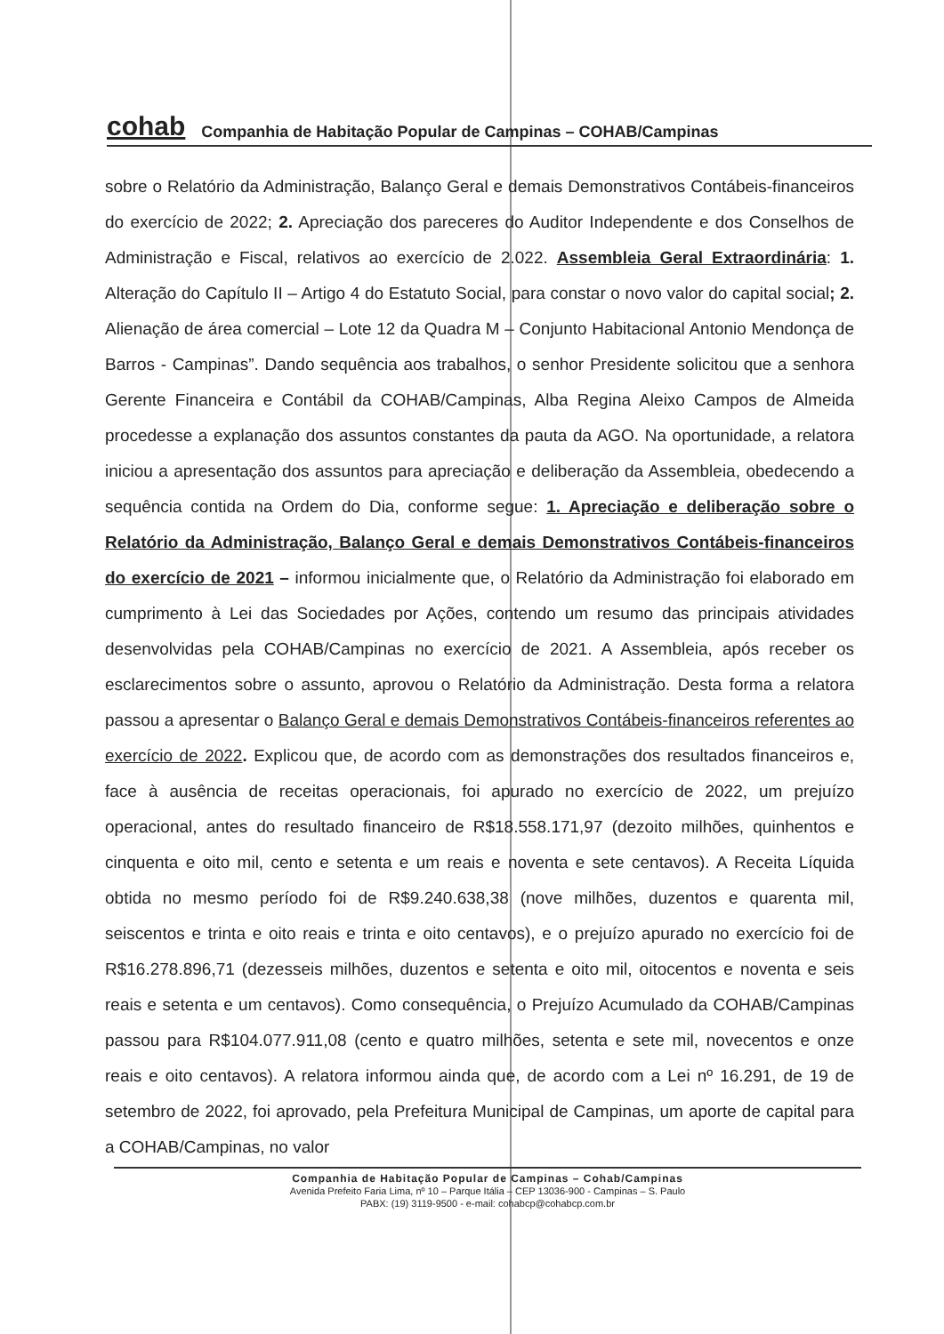cohab Companhia de Habitação Popular de Campinas – COHAB/Campinas
sobre o Relatório da Administração, Balanço Geral e demais Demonstrativos Contábeis-financeiros do exercício de 2022; 2. Apreciação dos pareceres do Auditor Independente e dos Conselhos de Administração e Fiscal, relativos ao exercício de 2.022. Assembleia Geral Extraordinária: 1. Alteração do Capítulo II – Artigo 4 do Estatuto Social, para constar o novo valor do capital social; 2. Alienação de área comercial – Lote 12 da Quadra M – Conjunto Habitacional Antonio Mendonça de Barros - Campinas”. Dando sequência aos trabalhos, o senhor Presidente solicitou que a senhora Gerente Financeira e Contábil da COHAB/Campinas, Alba Regina Aleixo Campos de Almeida procedesse a explanação dos assuntos constantes da pauta da AGO. Na oportunidade, a relatora iniciou a apresentação dos assuntos para apreciação e deliberação da Assembleia, obedecendo a sequência contida na Ordem do Dia, conforme segue: 1. Apreciação e deliberação sobre o Relatório da Administração, Balanço Geral e demais Demonstrativos Contábeis-financeiros do exercício de 2021 – informou inicialmente que, o Relatório da Administração foi elaborado em cumprimento à Lei das Sociedades por Ações, contendo um resumo das principais atividades desenvolvidas pela COHAB/Campinas no exercício de 2021. A Assembleia, após receber os esclarecimentos sobre o assunto, aprovou o Relatório da Administração. Desta forma a relatora passou a apresentar o Balanço Geral e demais Demonstrativos Contábeis-financeiros referentes ao exercício de 2022. Explicou que, de acordo com as demonstrações dos resultados financeiros e, face à ausência de receitas operacionais, foi apurado no exercício de 2022, um prejuízo operacional, antes do resultado financeiro de R$18.558.171,97 (dezoito milhões, quinhentos e cinquenta e oito mil, cento e setenta e um reais e noventa e sete centavos). A Receita Líquida obtida no mesmo período foi de R$9.240.638,38 (nove milhões, duzentos e quarenta mil, seiscentos e trinta e oito reais e trinta e oito centavos), e o prejuízo apurado no exercício foi de R$16.278.896,71 (dezesseis milhões, duzentos e setenta e oito mil, oitocentos e noventa e seis reais e setenta e um centavos). Como consequência, o Prejuízo Acumulado da COHAB/Campinas passou para R$104.077.911,08 (cento e quatro milhões, setenta e sete mil, novecentos e onze reais e oito centavos). A relatora informou ainda que, de acordo com a Lei nº 16.291, de 19 de setembro de 2022, foi aprovado, pela Prefeitura Municipal de Campinas, um aporte de capital para a COHAB/Campinas, no valor
Companhia de Habitação Popular de Campinas – Cohab/Campinas
Avenida Prefeito Faria Lima, nº 10 – Parque Itália – CEP 13036-900 - Campinas – S. Paulo
PABX: (19) 3119-9500 - e-mail: cohabcp@cohabcp.com.br